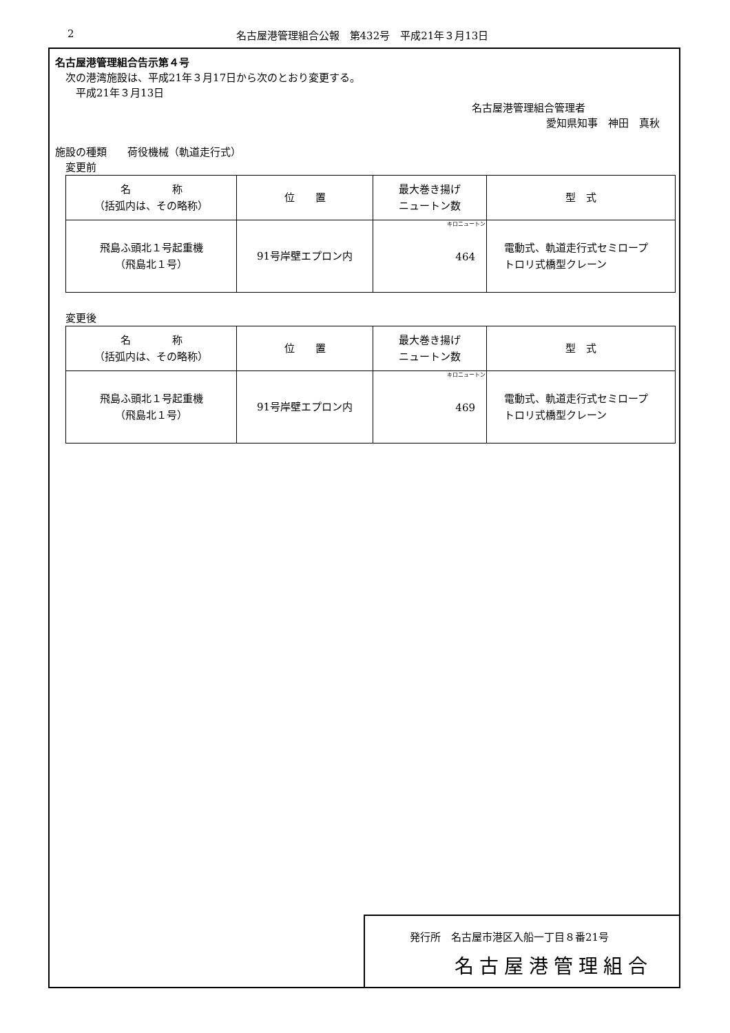2 名古屋港管理組合公報　第432号　平成21年３月13日
名古屋港管理組合告示第４号
次の港湾施設は、平成21年３月17日から次のとおり変更する。
平成21年３月13日
名古屋港管理組合管理者
愛知県知事　神田　真秋
施設の種類　　荷役機械（軌道走行式）
変更前
| 名 称 （括弧内は、その略称） | 位 置 | 最大巻き揚げ ニュートン数 | 型 式 |
| --- | --- | --- | --- |
| 飛島ふ頭北１号起重機 （飛島北１号） | 91号岸壁エプロン内 | キロニュートン 464 | 電動式、軌道走行式セミロープ トロリ式橋型クレーン |
変更後
| 名 称 （括弧内は、その略称） | 位 置 | 最大巻き揚げ ニュートン数 | 型 式 |
| --- | --- | --- | --- |
| 飛島ふ頭北１号起重機 （飛島北１号） | 91号岸壁エプロン内 | キロニュートン 469 | 電動式、軌道走行式セミロープ トロリ式橋型クレーン |
発行所　名古屋市港区入船一丁目８番21号
名古屋港管理組合